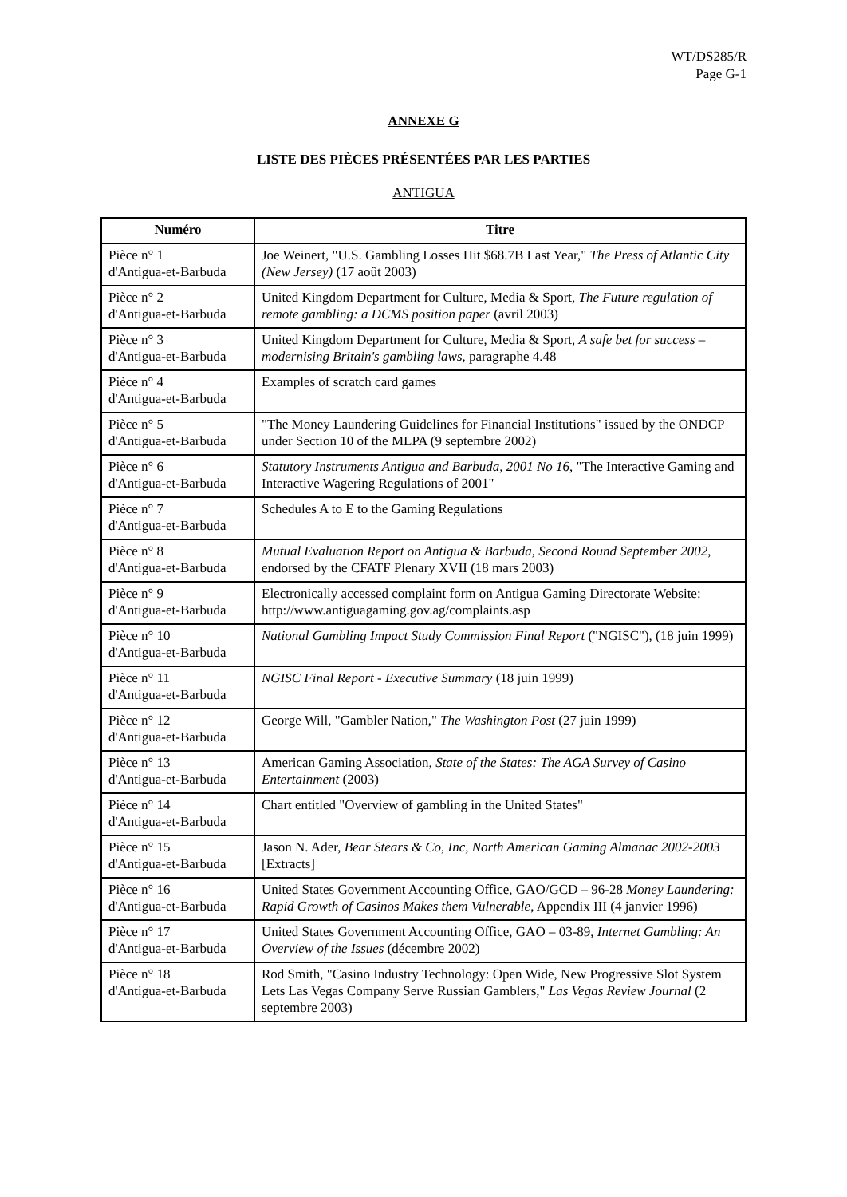WT/DS285/R
Page G-1
ANNEXE G
LISTE DES PIÈCES PRÉSENTÉES PAR LES PARTIES
ANTIGUA
| Numéro | Titre |
| --- | --- |
| Pièce n° 1 d'Antigua-et-Barbuda | Joe Weinert, "U.S. Gambling Losses Hit $68.7B Last Year," The Press of Atlantic City (New Jersey) (17 août 2003) |
| Pièce n° 2 d'Antigua-et-Barbuda | United Kingdom Department for Culture, Media & Sport, The Future regulation of remote gambling: a DCMS position paper (avril 2003) |
| Pièce n° 3 d'Antigua-et-Barbuda | United Kingdom Department for Culture, Media & Sport, A safe bet for success – modernising Britain's gambling laws , paragraphe 4.48 |
| Pièce n° 4 d'Antigua-et-Barbuda | Examples of scratch card games |
| Pièce n° 5 d'Antigua-et-Barbuda | "The Money Laundering Guidelines for Financial Institutions" issued by the ONDCP under Section 10 of the MLPA (9 septembre 2002) |
| Pièce n° 6 d'Antigua-et-Barbuda | Statutory Instruments Antigua and Barbuda, 2001 No 16 , "The Interactive Gaming and Interactive Wagering Regulations of 2001" |
| Pièce n° 7 d'Antigua-et-Barbuda | Schedules A to E to the Gaming Regulations |
| Pièce n° 8 d'Antigua-et-Barbuda | Mutual Evaluation Report on Antigua & Barbuda, Second Round September 2002 , endorsed by the CFATF Plenary XVII (18 mars 2003) |
| Pièce n° 9 d'Antigua-et-Barbuda | Electronically accessed complaint form on Antigua Gaming Directorate Website: http://www.antiguagaming.gov.ag/complaints.asp |
| Pièce n° 10 d'Antigua-et-Barbuda | National Gambling Impact Study Commission Final Report ("NGISC"), (18 juin 1999) |
| Pièce n° 11 d'Antigua-et-Barbuda | NGISC Final Report - Executive Summary (18 juin 1999) |
| Pièce n° 12 d'Antigua-et-Barbuda | George Will, "Gambler Nation," The Washington Post (27 juin 1999) |
| Pièce n° 13 d'Antigua-et-Barbuda | American Gaming Association, State of the States: The AGA Survey of Casino Entertainment (2003) |
| Pièce n° 14 d'Antigua-et-Barbuda | Chart entitled "Overview of gambling in the United States" |
| Pièce n° 15 d'Antigua-et-Barbuda | Jason N. Ader, Bear Stears & Co, Inc, North American Gaming Almanac 2002-2003 [Extracts] |
| Pièce n° 16 d'Antigua-et-Barbuda | United States Government Accounting Office, GAO/GCD – 96-28 Money Laundering: Rapid Growth of Casinos Makes them Vulnerable , Appendix III (4 janvier 1996) |
| Pièce n° 17 d'Antigua-et-Barbuda | United States Government Accounting Office, GAO – 03-89, Internet Gambling: An Overview of the Issues (décembre 2002) |
| Pièce n° 18 d'Antigua-et-Barbuda | Rod Smith, "Casino Industry Technology: Open Wide, New Progressive Slot System Lets Las Vegas Company Serve Russian Gamblers," Las Vegas Review Journal (2 septembre 2003) |